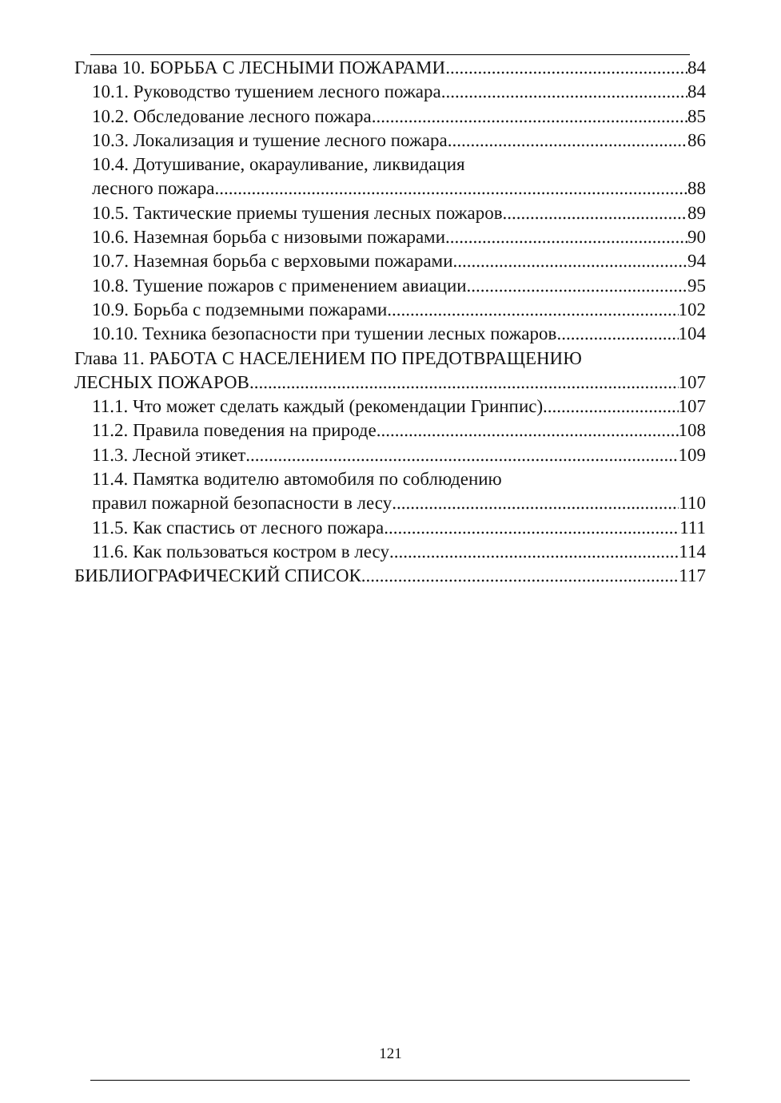Глава 10. БОРЬБА С ЛЕСНЫМИ ПОЖАРАМИ 84
10.1. Руководство тушением лесного пожара 84
10.2. Обследование лесного пожара 85
10.3. Локализация и тушение лесного пожара 86
10.4. Дотушивание, окарауливание, ликвидация
лесного пожара 88
10.5. Тактические приемы тушения лесных пожаров 89
10.6. Наземная борьба с низовыми пожарами 90
10.7. Наземная борьба с верховыми пожарами 94
10.8. Тушение пожаров с применением авиации 95
10.9. Борьба с подземными пожарами 102
10.10. Техника безопасности при тушении лесных пожаров 104
Глава 11. РАБОТА С НАСЕЛЕНИЕМ ПО ПРЕДОТВРАЩЕНИЮ
ЛЕСНЫХ ПОЖАРОВ 107
11.1. Что может сделать каждый (рекомендации Гринпис) 107
11.2. Правила поведения на природе 108
11.3. Лесной этикет 109
11.4. Памятка водителю автомобиля по соблюдению
правил пожарной безопасности в лесу 110
11.5. Как спастись от лесного пожара 111
11.6. Как пользоваться костром в лесу 114
БИБЛИОГРАФИЧЕСКИЙ СПИСОК 117
121